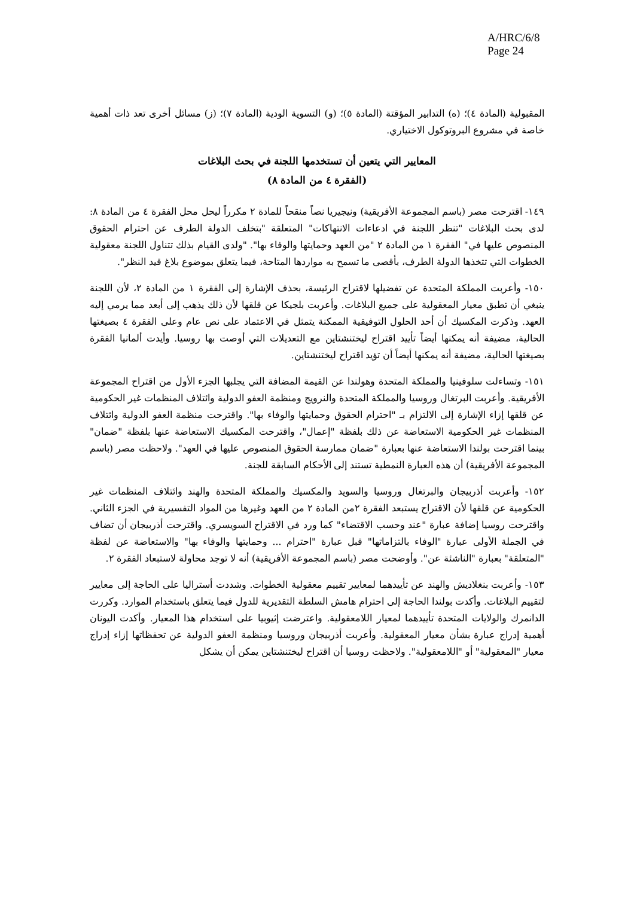A/HRC/6/8
Page 24
المقبولية (المادة ٤)؛ (ه) التدابير المؤقتة (المادة ٥)؛ (و) التسوية الودية (المادة ٧)؛ (ز) مسائل أخرى تعد ذات أهمية خاصة في مشروع البروتوكول الاختياري.
المعايير التي يتعين أن تستخدمها اللجنة في بحث البلاغات
(الفقرة ٤ من المادة ٨)
١٤٩- اقترحت مصر (باسم المجموعة الأفريقية) ونيجيريا نصاً منقحاً للمادة ٢ مكرراً ليحل محل الفقرة ٤ من المادة ٨: لدى بحث البلاغات "تنظر اللجنة في ادعاءات الانتهاكات" المتعلقة "بتخلف الدولة الطرف عن احترام الحقوق المنصوص عليها في" الفقرة ١ من المادة ٢ "من العهد وحمايتها والوفاء بها". "ولدى القيام بذلك تتناول اللجنة معقولية الخطوات التي تتخذها الدولة الطرف، بأقصى ما تسمح به مواردها المتاحة، فيما يتعلق بموضوع بلاغ قيد النظر".
١٥٠- وأعربت المملكة المتحدة عن تفضيلها لاقتراح الرئيسة، بحذف الإشارة إلى الفقرة ١ من المادة ٢، لأن اللجنة ينبغي أن تطبق معيار المعقولية على جميع البلاغات. وأعربت بلجيكا عن قلقها لأن ذلك يذهب إلى أبعد مما يرمي إليه العهد. وذكرت المكسيك أن أحد الحلول التوفيقية الممكنة يتمثل في الاعتماد على نص عام وعلى الفقرة ٤ بصيغتها الحالية، مضيفة أنه يمكنها أيضاً تأييد اقتراح ليختنشتاين مع التعديلات التي أوصت بها روسيا. وأيدت ألمانيا الفقرة بصيغتها الحالية، مضيفة أنه يمكنها أيضاً أن تؤيد اقتراح ليختنشتاين.
١٥١- وتساءلت سلوفينيا والمملكة المتحدة وهولندا عن القيمة المضافة التي يجلبها الجزء الأول من اقتراح المجموعة الأفريقية. وأعربت البرتغال وروسيا والمملكة المتحدة والنرويج ومنظمة العفو الدولية وائتلاف المنظمات غير الحكومية عن قلقها إزاء الإشارة إلى الالتزام بـ "احترام الحقوق وحمايتها والوفاء بها". واقترحت منظمة العفو الدولية وائتلاف المنظمات غير الحكومية الاستعاضة عن ذلك بلفظة "إعمال"، واقترحت المكسيك الاستعاضة عنها بلفظة "ضمان" بينما اقترحت بولندا الاستعاضة عنها بعبارة "ضمان ممارسة الحقوق المنصوص عليها في العهد". ولاحظت مصر (باسم المجموعة الأفريقية) أن هذه العبارة النمطية تستند إلى الأحكام السابقة للجنة.
١٥٢- وأعربت أذربيجان والبرتغال وروسيا والسويد والمكسيك والمملكة المتحدة والهند وائتلاف المنظمات غير الحكومية عن قلقها لأن الاقتراح يستبعد الفقرة ٢من المادة ٢ من العهد وغيرها من المواد التفسيرية في الجزء الثاني. واقترحت روسيا إضافة عبارة "عند وحسب الاقتضاء" كما ورد في الاقتراح السويسري. واقترحت أذربيجان أن تضاف في الجملة الأولى عبارة "الوفاء بالتزاماتها" قبل عبارة "احترام ... وحمايتها والوفاء بها" والاستعاضة عن لفظة "المتعلقة" بعبارة "الناشئة عن". وأوضحت مصر (باسم المجموعة الأفريقية) أنه لا توجد محاولة لاستبعاد الفقرة ٢.
١٥٣- وأعربت بنغلاديش والهند عن تأييدهما لمعايير تقييم معقولية الخطوات. وشددت أستراليا على الحاجة إلى معايير لتقييم البلاغات. وأكدت بولندا الحاجة إلى احترام هامش السلطة التقديرية للدول فيما يتعلق باستخدام الموارد. وكررت الدانمرك والولايات المتحدة تأييدهما لمعيار اللامعقولية. واعترضت إثيوبيا على استخدام هذا المعيار. وأكدت اليونان أهمية إدراج عبارة بشأن معيار المعقولية. وأعربت أذربيجان وروسيا ومنظمة العفو الدولية عن تحفظاتها إزاء إدراج معيار "المعقولية" أو "اللامعقولية". ولاحظت روسيا أن اقتراح ليختنشتاين يمكن أن يشكل